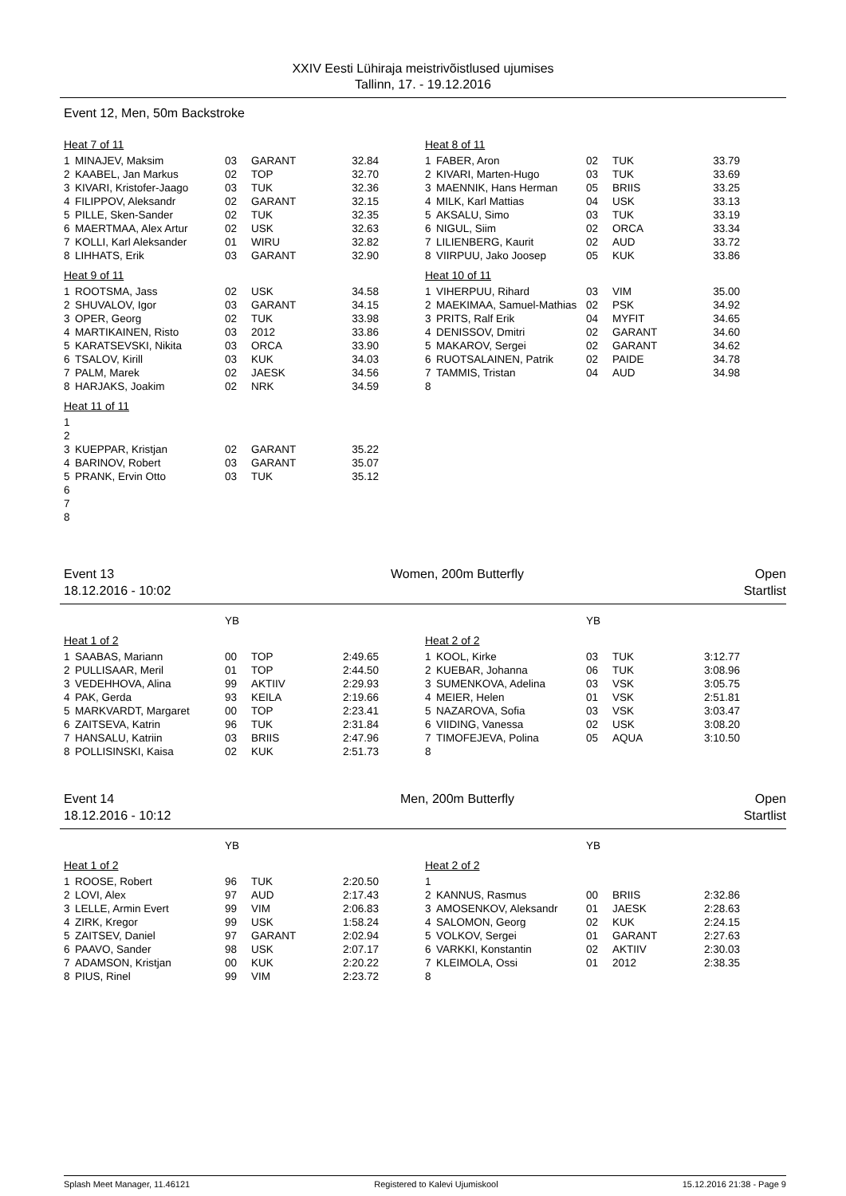XXIV Eesti Lühiraja meistrivõistlused ujumises
Tallinn, 17. - 19.12.2016
Event 12, Men, 50m Backstroke
Heat 7 of 11
| 1 | MINAJEV, Maksim | 03 | GARANT | 32.84 |
| 2 | KAABEL, Jan Markus | 02 | TOP | 32.70 |
| 3 | KIVARI, Kristofer-Jaago | 03 | TUK | 32.36 |
| 4 | FILIPPOV, Aleksandr | 02 | GARANT | 32.15 |
| 5 | PILLE, Sken-Sander | 02 | TUK | 32.35 |
| 6 | MAERTMAA, Alex Artur | 02 | USK | 32.63 |
| 7 | KOLLI, Karl Aleksander | 01 | WIRU | 32.82 |
| 8 | LIHHATS, Erik | 03 | GARANT | 32.90 |
Heat 9 of 11
| 1 | ROOTSMA, Jass | 02 | USK | 34.58 |
| 2 | SHUVALOV, Igor | 03 | GARANT | 34.15 |
| 3 | OPER, Georg | 02 | TUK | 33.98 |
| 4 | MARTIKAINEN, Risto | 03 | 2012 | 33.86 |
| 5 | KARATSEVSKI, Nikita | 03 | ORCA | 33.90 |
| 6 | TSALOV, Kirill | 03 | KUK | 34.03 |
| 7 | PALM, Marek | 02 | JAESK | 34.56 |
| 8 | HARJAKS, Joakim | 02 | NRK | 34.59 |
Heat 11 of 11
| 1 | | | | |
| 2 | | | | |
| 3 | KUEPPAR, Kristjan | 02 | GARANT | 35.22 |
| 4 | BARINOV, Robert | 03 | GARANT | 35.07 |
| 5 | PRANK, Ervin Otto | 03 | TUK | 35.12 |
| 6 | | | | |
| 7 | | | | |
| 8 | | | | |
Heat 8 of 11
| 1 | FABER, Aron | 02 | TUK | 33.79 |
| 2 | KIVARI, Marten-Hugo | 03 | TUK | 33.69 |
| 3 | MAENNIK, Hans Herman | 05 | BRIIS | 33.25 |
| 4 | MILK, Karl Mattias | 04 | USK | 33.13 |
| 5 | AKSALU, Simo | 03 | TUK | 33.19 |
| 6 | NIGUL, Siim | 02 | ORCA | 33.34 |
| 7 | LILIENBERG, Kaurit | 02 | AUD | 33.72 |
| 8 | VIIRPUU, Jako Joosep | 05 | KUK | 33.86 |
Heat 10 of 11
| 1 | VIHERPUU, Rihard | 03 | VIM | 35.00 |
| 2 | MAEKIMAA, Samuel-Mathias | 02 | PSK | 34.92 |
| 3 | PRITS, Ralf Erik | 04 | MYFIT | 34.65 |
| 4 | DENISSOV, Dmitri | 02 | GARANT | 34.60 |
| 5 | MAKAROV, Sergei | 02 | GARANT | 34.62 |
| 6 | RUOTSALAINEN, Patrik | 02 | PAIDE | 34.78 |
| 7 | TAMMIS, Tristan | 04 | AUD | 34.98 |
| 8 | | | | |
Event 13
18.12.2016 - 10:02 Women, 200m Butterfly Open
Startlist
| | | YB | | |
Heat 1 of 2
| 1 | SAABAS, Mariann | 00 | TOP | 2:49.65 |
| 2 | PULLISAAR, Meril | 01 | TOP | 2:44.50 |
| 3 | VEDEHHOVA, Alina | 99 | AKTIIV | 2:29.93 |
| 4 | PAK, Gerda | 93 | KEILA | 2:19.66 |
| 5 | MARKVARDT, Margaret | 00 | TOP | 2:23.41 |
| 6 | ZAITSEVA, Katrin | 96 | TUK | 2:31.84 |
| 7 | HANSALU, Katriin | 03 | BRIIS | 2:47.96 |
| 8 | POLLISINSKI, Kaisa | 02 | KUK | 2:51.73 |
| | | YB | | |
Heat 2 of 2
| 1 | KOOL, Kirke | 03 | TUK | 3:12.77 |
| 2 | KUEBAR, Johanna | 06 | TUK | 3:08.96 |
| 3 | SUMENKOVA, Adelina | 03 | VSK | 3:05.75 |
| 4 | MEIER, Helen | 01 | VSK | 2:51.81 |
| 5 | NAZAROVA, Sofia | 03 | VSK | 3:03.47 |
| 6 | VIIDING, Vanessa | 02 | USK | 3:08.20 |
| 7 | TIMOFEJEVA, Polina | 05 | AQUA | 3:10.50 |
| 8 | | | | |
Event 14
18.12.2016 - 10:12 Men, 200m Butterfly Open
Startlist
| | | YB | | |
Heat 1 of 2
| 1 | ROOSE, Robert | 96 | TUK | 2:20.50 |
| 2 | LOVI, Alex | 97 | AUD | 2:17.43 |
| 3 | LELLE, Armin Evert | 99 | VIM | 2:06.83 |
| 4 | ZIRK, Kregor | 99 | USK | 1:58.24 |
| 5 | ZAITSEV, Daniel | 97 | GARANT | 2:02.94 |
| 6 | PAAVO, Sander | 98 | USK | 2:07.17 |
| 7 | ADAMSON, Kristjan | 00 | KUK | 2:20.22 |
| 8 | PIUS, Rinel | 99 | VIM | 2:23.72 |
| | | YB | | |
Heat 2 of 2
| 1 | | | | |
| 2 | KANNUS, Rasmus | 00 | BRIIS | 2:32.86 |
| 3 | AMOSENKOV, Aleksandr | 01 | JAESK | 2:28.63 |
| 4 | SALOMON, Georg | 02 | KUK | 2:24.15 |
| 5 | VOLKOV, Sergei | 01 | GARANT | 2:27.63 |
| 6 | VARKKI, Konstantin | 02 | AKTIIV | 2:30.03 |
| 7 | KLEIMOLA, Ossi | 01 | 2012 | 2:38.35 |
| 8 | | | | |
Splash Meet Manager, 11.46121 Registered to Kalevi Ujumiskool 15.12.2016 21:38 - Page 9